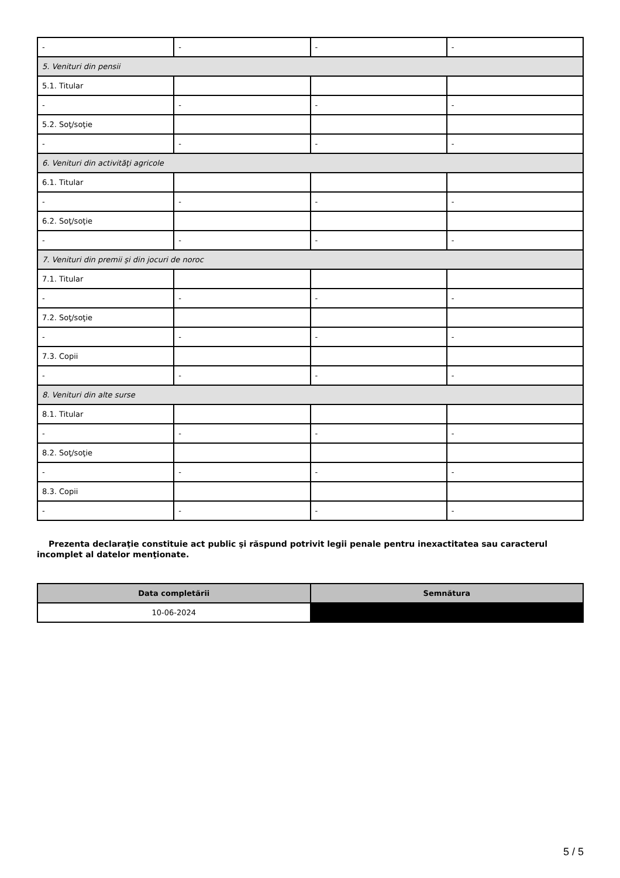| - | - | - | - |
| 5. Venituri din pensii | | | |
| 5.1. Titular | | | |
| - | - | - | - |
| 5.2. Soţ/soţie | | | |
| - | - | - | - |
| 6. Venituri din activităţi agricole | | | |
| 6.1. Titular | | | |
| - | - | - | - |
| 6.2. Soţ/soţie | | | |
| - | - | - | - |
| 7. Venituri din premii şi din jocuri de noroc | | | |
| 7.1. Titular | | | |
| - | - | - | - |
| 7.2. Soţ/soţie | | | |
| - | - | - | - |
| 7.3. Copii | | | |
| - | - | - | - |
| 8. Venituri din alte surse | | | |
| 8.1. Titular | | | |
| - | - | - | - |
| 8.2. Soţ/soţie | | | |
| - | - | - | - |
| 8.3. Copii | | | |
| - | - | - | - |
Prezenta declaraţie constituie act public şi răspund potrivit legii penale pentru inexactitatea sau caracterul incomplet al datelor menţionate.
| Data completării | Semnătura |
| --- | --- |
| 10-06-2024 | |
5 / 5